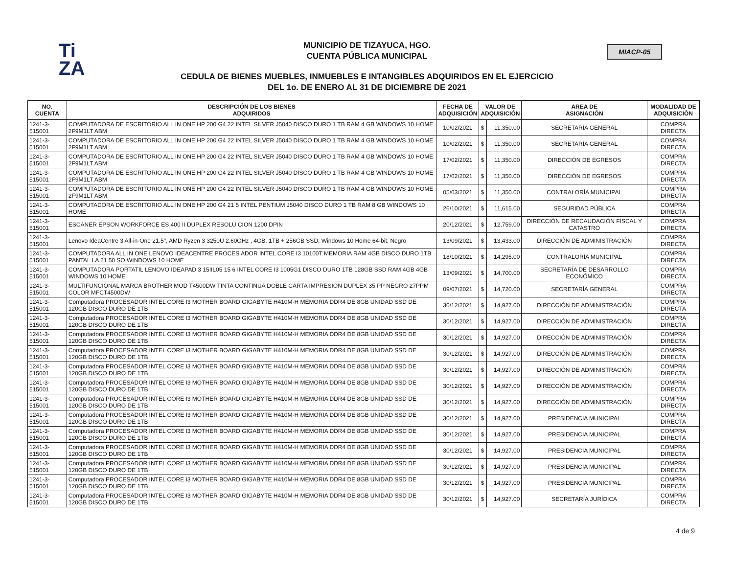Ti
ZA
MIACP-05
MUNICIPIO DE TIZAYUCA, HGO.
CUENTA PÚBLICA MUNICIPAL
CEDULA DE BIENES MUEBLES, INMUEBLES E INTANGIBLES ADQUIRIDOS EN EL EJERCICIO
DEL 1o. DE ENERO AL 31 DE DICIEMBRE DE 2021
| NO. CUENTA | DESCRIPCIÓN DE LOS BIENES ADQUIRIDOS | FECHA DE ADQUISICIÓN | VALOR DE ADQUISICIÓN | | AREA DE ASIGNACIÓN | MODALIDAD DE ADQUISICIÒN |
| --- | --- | --- | --- | --- | --- | --- |
| 1241-3-515001 | COMPUTADORA DE ESCRITORIO ALL IN ONE HP 200 G4 22 INTEL SILVER J5040 DISCO DURO 1 TB RAM 4 GB WINDOWS 10 HOME 2F9M1LT ABM | 10/02/2021 | $ | 11,350.00 | SECRETARÍA GENERAL | COMPRA DIRECTA |
| 1241-3-515001 | COMPUTADORA DE ESCRITORIO ALL IN ONE HP 200 G4 22 INTEL SILVER J5040 DISCO DURO 1 TB RAM 4 GB WINDOWS 10 HOME 2F9M1LT ABM | 10/02/2021 | $ | 11,350.00 | SECRETARÍA GENERAL | COMPRA DIRECTA |
| 1241-3-515001 | COMPUTADORA DE ESCRITORIO ALL IN ONE HP 200 G4 22 INTEL SILVER J5040 DISCO DURO 1 TB RAM 4 GB WINDOWS 10 HOME 2F9M1LT ABM | 17/02/2021 | $ | 11,350.00 | DIRECCIÓN DE EGRESOS | COMPRA DIRECTA |
| 1241-3-515001 | COMPUTADORA DE ESCRITORIO ALL IN ONE HP 200 G4 22 INTEL SILVER J5040 DISCO DURO 1 TB RAM 4 GB WINDOWS 10 HOME 2F9M1LT ABM | 17/02/2021 | $ | 11,350.00 | DIRECCIÓN DE EGRESOS | COMPRA DIRECTA |
| 1241-3-515001 | COMPUTADORA DE ESCRITORIO ALL IN ONE HP 200 G4 22 INTEL SILVER J5040 DISCO DURO 1 TB RAM 4 GB WINDOWS 10 HOME 2F9M1LT ABM | 05/03/2021 | $ | 11,350.00 | CONTRALORÍA MUNICIPAL | COMPRA DIRECTA |
| 1241-3-515001 | COMPUTADORA DE ESCRITORIO ALL IN ONE HP 200 G4 21 5 INTEL PENTIUM J5040 DISCO DURO 1 TB RAM 8 GB WINDOWS 10 HOME | 26/10/2021 | $ | 11,615.00 | SEGURIDAD PÚBLICA | COMPRA DIRECTA |
| 1241-3-515001 | ESCANER EPSON WORKFORCE ES 400 II DUPLEX RESOLU CION 1200 DPIN | 20/12/2021 | $ | 12,759.00 | DIRECCIÓN DE RECAUDACIÓN FISCAL Y CATASTRO | COMPRA DIRECTA |
| 1241-3-515001 | Lenovo IdeaCentre 3 All-in-One 21.5", AMD Ryzen 3 3250U 2.60GHz , 4GB, 1TB + 256GB SSD, Windows 10 Home 64-bit, Negro | 13/09/2021 | $ | 13,433.00 | DIRECCIÓN DE ADMINISTRACIÓN | COMPRA DIRECTA |
| 1241-3-515001 | COMPUTADORA ALL IN ONE LENOVO IDEACENTRE PROCES ADOR INTEL CORE I3 10100T MEMORIA RAM 4GB DISCO DURO 1TB PANTAL LA 21 50 SO WINDOWS 10 HOME | 18/10/2021 | $ | 14,295.00 | CONTRALORÍA MUNICIPAL | COMPRA DIRECTA |
| 1241-3-515001 | COMPUTADORA PORTATIL LENOVO IDEAPAD 3 15IIL05 15 6 INTEL CORE I3 1005G1 DISCO DURO 1TB 128GB SSD RAM 4GB 4GB WINDOWS 10 HOME | 13/09/2021 | $ | 14,700.00 | SECRETARÍA DE DESARROLLO ECONÓMICO | COMPRA DIRECTA |
| 1241-3-515001 | MULTIFUNCIONAL MARCA BROTHER MOD T4500DW TINTA CONTINUA DOBLE CARTA IMPRESION DUPLEX 35 PP NEGRO 27PPM COLOR MFCT4500DW | 09/07/2021 | $ | 14,720.00 | SECRETARÍA GENERAL | COMPRA DIRECTA |
| 1241-3-515001 | Computadora PROCESADOR INTEL CORE I3 MOTHER BOARD GIGABYTE H410M-H MEMORIA DDR4 DE 8GB UNIDAD SSD DE 120GB DISCO DURO DE 1TB | 30/12/2021 | $ | 14,927.00 | DIRECCIÓN DE ADMINISTRACIÓN | COMPRA DIRECTA |
| 1241-3-515001 | Computadora PROCESADOR INTEL CORE I3 MOTHER BOARD GIGABYTE H410M-H MEMORIA DDR4 DE 8GB UNIDAD SSD DE 120GB DISCO DURO DE 1TB | 30/12/2021 | $ | 14,927.00 | DIRECCIÓN DE ADMINISTRACIÓN | COMPRA DIRECTA |
| 1241-3-515001 | Computadora PROCESADOR INTEL CORE I3 MOTHER BOARD GIGABYTE H410M-H MEMORIA DDR4 DE 8GB UNIDAD SSD DE 120GB DISCO DURO DE 1TB | 30/12/2021 | $ | 14,927.00 | DIRECCIÓN DE ADMINISTRACIÓN | COMPRA DIRECTA |
| 1241-3-515001 | Computadora PROCESADOR INTEL CORE I3 MOTHER BOARD GIGABYTE H410M-H MEMORIA DDR4 DE 8GB UNIDAD SSD DE 120GB DISCO DURO DE 1TB | 30/12/2021 | $ | 14,927.00 | DIRECCIÓN DE ADMINISTRACIÓN | COMPRA DIRECTA |
| 1241-3-515001 | Computadora PROCESADOR INTEL CORE I3 MOTHER BOARD GIGABYTE H410M-H MEMORIA DDR4 DE 8GB UNIDAD SSD DE 120GB DISCO DURO DE 1TB | 30/12/2021 | $ | 14,927.00 | DIRECCIÓN DE ADMINISTRACIÓN | COMPRA DIRECTA |
| 1241-3-515001 | Computadora PROCESADOR INTEL CORE I3 MOTHER BOARD GIGABYTE H410M-H MEMORIA DDR4 DE 8GB UNIDAD SSD DE 120GB DISCO DURO DE 1TB | 30/12/2021 | $ | 14,927.00 | DIRECCIÓN DE ADMINISTRACIÓN | COMPRA DIRECTA |
| 1241-3-515001 | Computadora PROCESADOR INTEL CORE I3 MOTHER BOARD GIGABYTE H410M-H MEMORIA DDR4 DE 8GB UNIDAD SSD DE 120GB DISCO DURO DE 1TB | 30/12/2021 | $ | 14,927.00 | DIRECCIÓN DE ADMINISTRACIÓN | COMPRA DIRECTA |
| 1241-3-515001 | Computadora PROCESADOR INTEL CORE I3 MOTHER BOARD GIGABYTE H410M-H MEMORIA DDR4 DE 8GB UNIDAD SSD DE 120GB DISCO DURO DE 1TB | 30/12/2021 | $ | 14,927.00 | PRESIDENCIA MUNICIPAL | COMPRA DIRECTA |
| 1241-3-515001 | Computadora PROCESADOR INTEL CORE I3 MOTHER BOARD GIGABYTE H410M-H MEMORIA DDR4 DE 8GB UNIDAD SSD DE 120GB DISCO DURO DE 1TB | 30/12/2021 | $ | 14,927.00 | PRESIDENCIA MUNICIPAL | COMPRA DIRECTA |
| 1241-3-515001 | Computadora PROCESADOR INTEL CORE I3 MOTHER BOARD GIGABYTE H410M-H MEMORIA DDR4 DE 8GB UNIDAD SSD DE 120GB DISCO DURO DE 1TB | 30/12/2021 | $ | 14,927.00 | PRESIDENCIA MUNICIPAL | COMPRA DIRECTA |
| 1241-3-515001 | Computadora PROCESADOR INTEL CORE I3 MOTHER BOARD GIGABYTE H410M-H MEMORIA DDR4 DE 8GB UNIDAD SSD DE 120GB DISCO DURO DE 1TB | 30/12/2021 | $ | 14,927.00 | PRESIDENCIA MUNICIPAL | COMPRA DIRECTA |
| 1241-3-515001 | Computadora PROCESADOR INTEL CORE I3 MOTHER BOARD GIGABYTE H410M-H MEMORIA DDR4 DE 8GB UNIDAD SSD DE 120GB DISCO DURO DE 1TB | 30/12/2021 | $ | 14,927.00 | PRESIDENCIA MUNICIPAL | COMPRA DIRECTA |
| 1241-3-515001 | Computadora PROCESADOR INTEL CORE I3 MOTHER BOARD GIGABYTE H410M-H MEMORIA DDR4 DE 8GB UNIDAD SSD DE 120GB DISCO DURO DE 1TB | 30/12/2021 | $ | 14,927.00 | SECRETARÍA JURÍDICA | COMPRA DIRECTA |
4 de 9